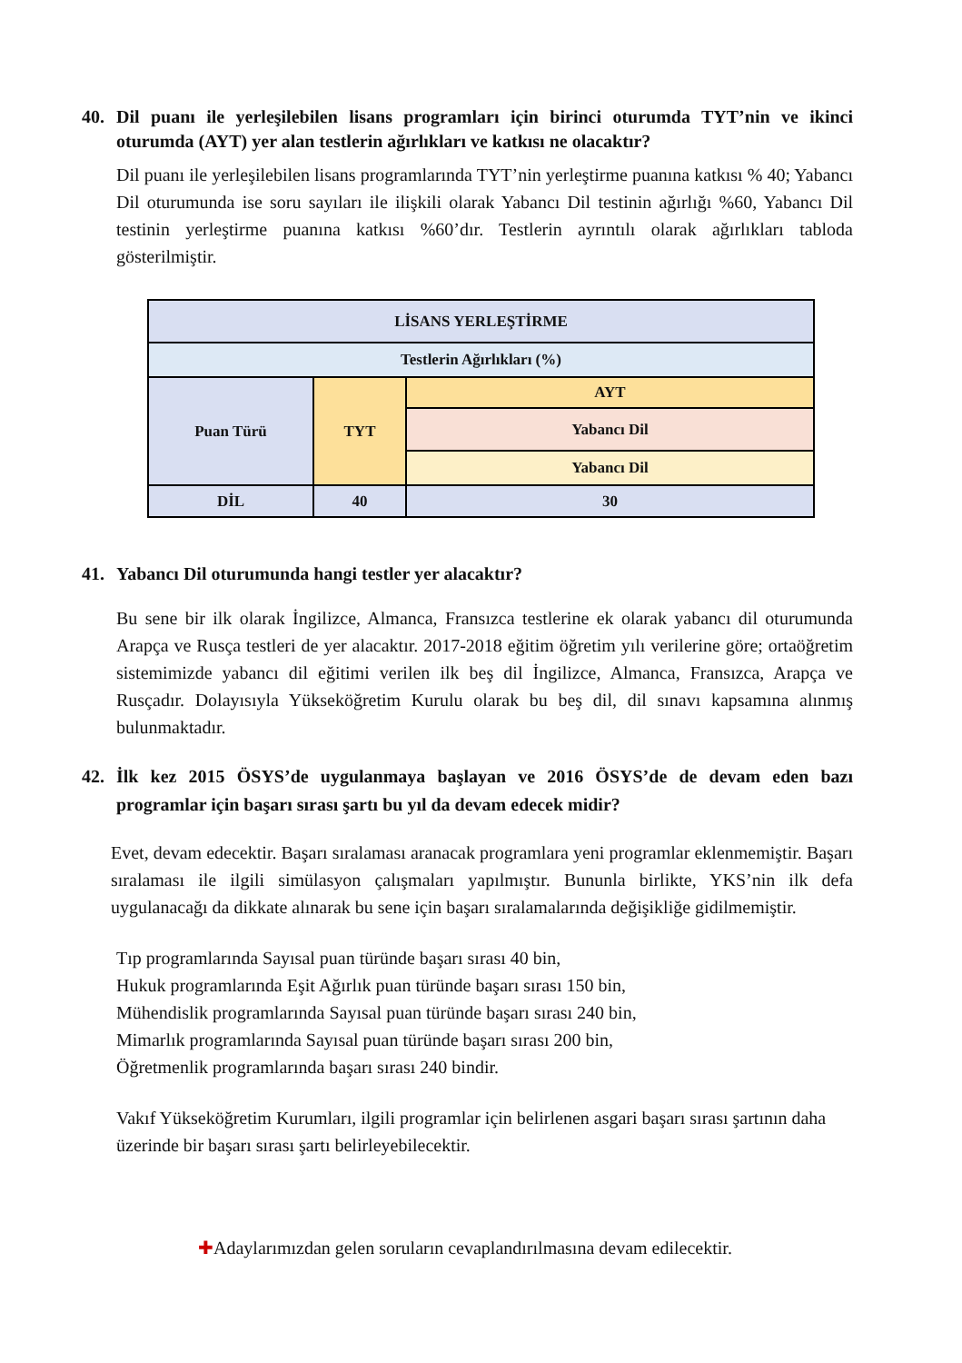40. Dil puanı ile yerleşilebilen lisans programları için birinci oturumda TYT’nin ve ikinci oturumda (AYT) yer alan testlerin ağırlıkları ve katkısı ne olacaktır?
Dil puanı ile yerleşilebilen lisans programlarında TYT’nin yerleştirme puanına katkısı % 40; Yabancı Dil oturumunda ise soru sayıları ile ilişkili olarak Yabancı Dil testinin ağırlığı %60, Yabancı Dil testinin yerleştirme puanına katkısı %60’dır. Testlerin ayrıntılı olarak ağırlıkları tabloda gösterilmiştir.
| LİSANS YERLEŞTİRME | | |
| Testlerin Ağırlıkları (%) | | |
| Puan Türü | TYT | AYT |
| | | Yabancı Dil |
| | | Yabancı Dil |
| DİL | 40 | 30 |
41. Yabancı Dil oturumunda hangi testler yer alacaktır?
Bu sene bir ilk olarak İngilizce, Almanca, Fransızca testlerine ek olarak yabancı dil oturumunda Arapça ve Rusça testleri de yer alacaktır. 2017-2018 eğitim öğretim yılı verilerine göre; ortaöğretim sistemimizde yabancı dil eğitimi verilen ilk beş dil İngilizce, Almanca, Fransızca, Arapça ve Rusçadır. Dolayısıyla Yükseköğretim Kurulu olarak bu beş dil, dil sınavı kapsamına alınmış bulunmaktadır.
42. İlk kez 2015 ÖSYS’de uygulanmaya başlayan ve 2016 ÖSYS’de de devam eden bazı programlar için başarı sırası şartı bu yıl da devam edecek midir?
Evet, devam edecektir. Başarı sıralaması aranacak programlara yeni programlar eklenmemiştir. Başarı sıralaması ile ilgili simülasyon çalışmaları yapılmıştır. Bununla birlikte, YKS’nin ilk defa uygulanacağı da dikkate alınarak bu sene için başarı sıralamalarında değişikliğe gidilmemiştir.
Tıp programlarında Sayısal puan türünde başarı sırası 40 bin,
Hukuk programlarında Eşit Ağırlık puan türünde başarı sırası 150 bin,
Mühendislik programlarında Sayısal puan türünde başarı sırası 240 bin,
Mimarlık programlarında Sayısal puan türünde başarı sırası 200 bin,
Öğretmenlik programlarında başarı sırası 240 bindir.
Vakıf Yükseköğretim Kurumları, ilgili programlar için belirlenen asgari başarı sırası şartının daha üzerinde bir başarı sırası şartı belirleyebilecektir.
✚Adaylarımızdan gelen soruların cevaplandırılmasına devam edilecektir.